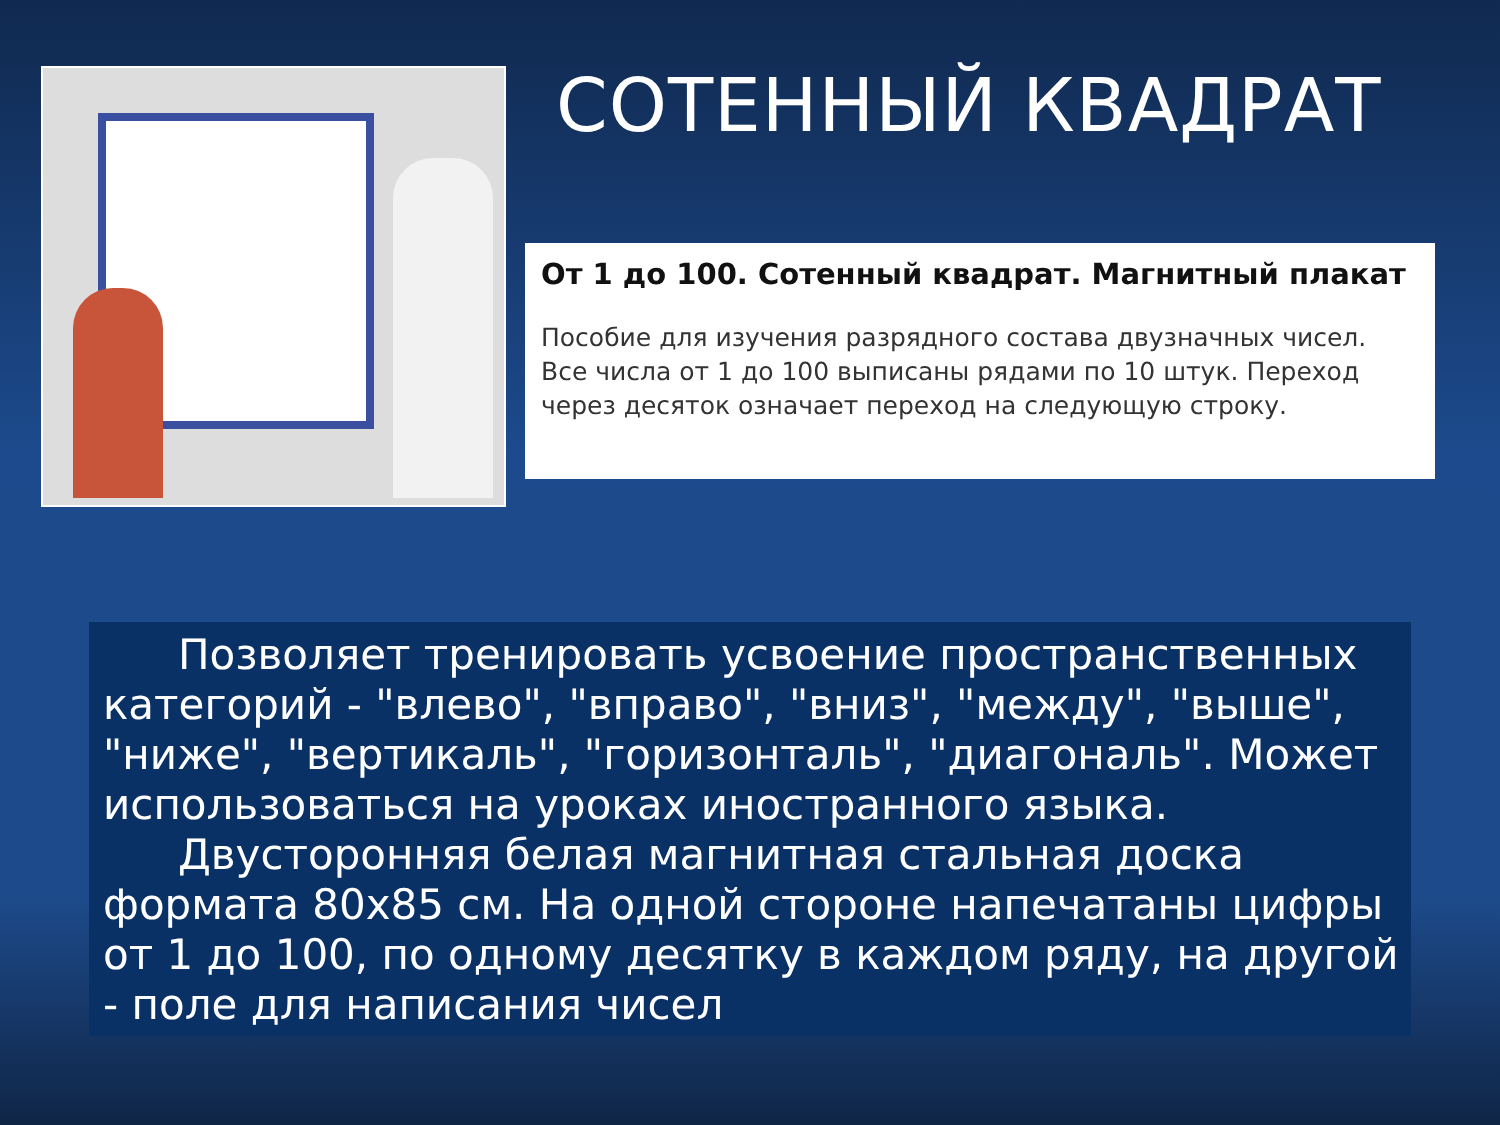СОТЕННЫЙ КВАДРАТ
От 1 до 100. Сотенный квадрат. Магнитный плакат
Пособие для изучения разрядного состава двузначных чисел. Все числа от 1 до 100 выписаны рядами по 10 штук. Переход через десяток означает переход на следующую строку.
Позволяет тренировать усвоение пространственных категорий - "влево", "вправо", "вниз", "между", "выше", "ниже", "вертикаль", "горизонталь", "диагональ". Может использоваться на уроках иностранного языка.
Двусторонняя белая магнитная стальная доска формата 80х85 см. На одной стороне напечатаны цифры от 1 до 100, по одному десятку в каждом ряду, на другой - поле для написания чисел